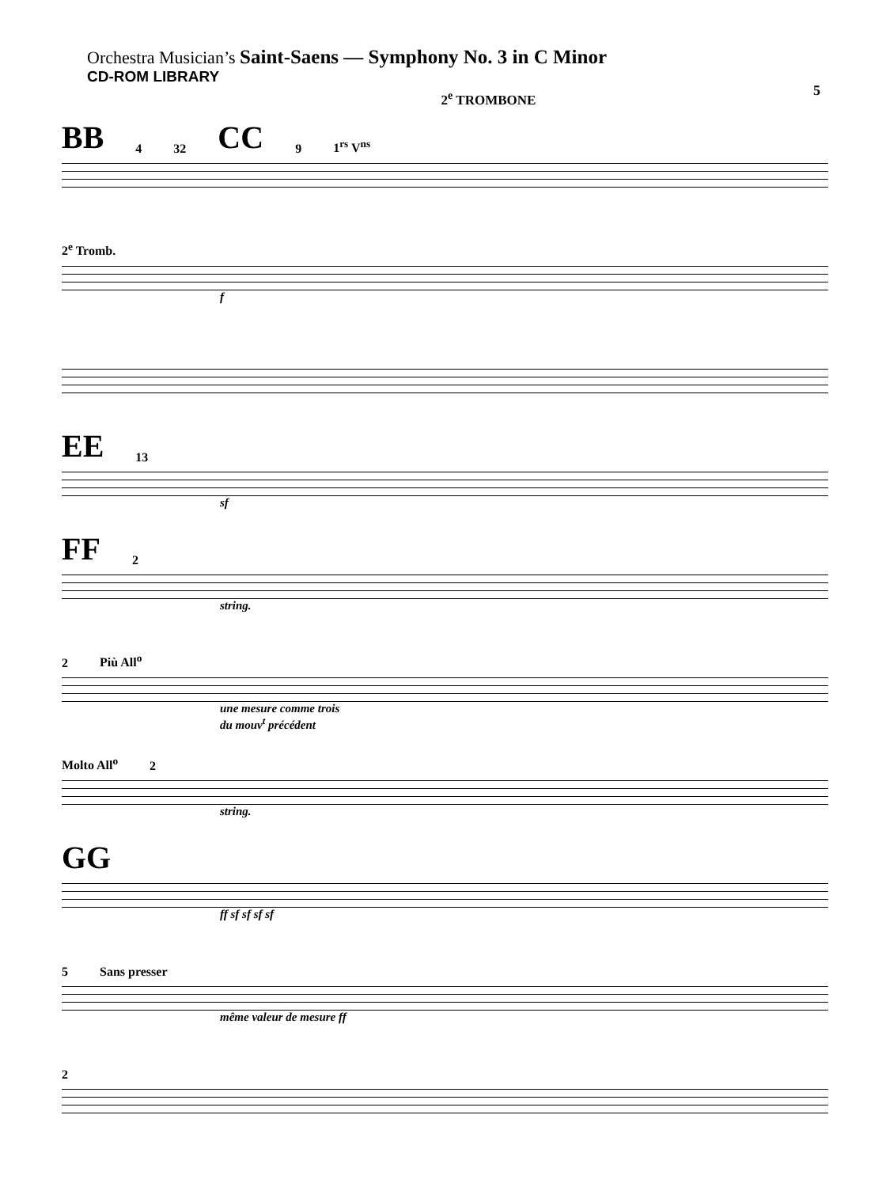Orchestra Musician’s Saint-Saens — Symphony No. 3 in C Minor
CD-ROM LIBRARY
5
2<sup>e</sup> TROMBONE
BB 4 32 CC 9 1<sup>rs</sup> V<sup>ns</sup>
2<sup>e</sup> Tromb.
f
EE 13
sf
FF 2
string.
2 Più All<sup>o</sup>
une mesure comme trois
du mouv<sup>t</sup> précédent
Molto All<sup>o</sup> 2
string.
GG
ff sf sf sf sf
5 Sans presser
même valeur de mesure ff
2